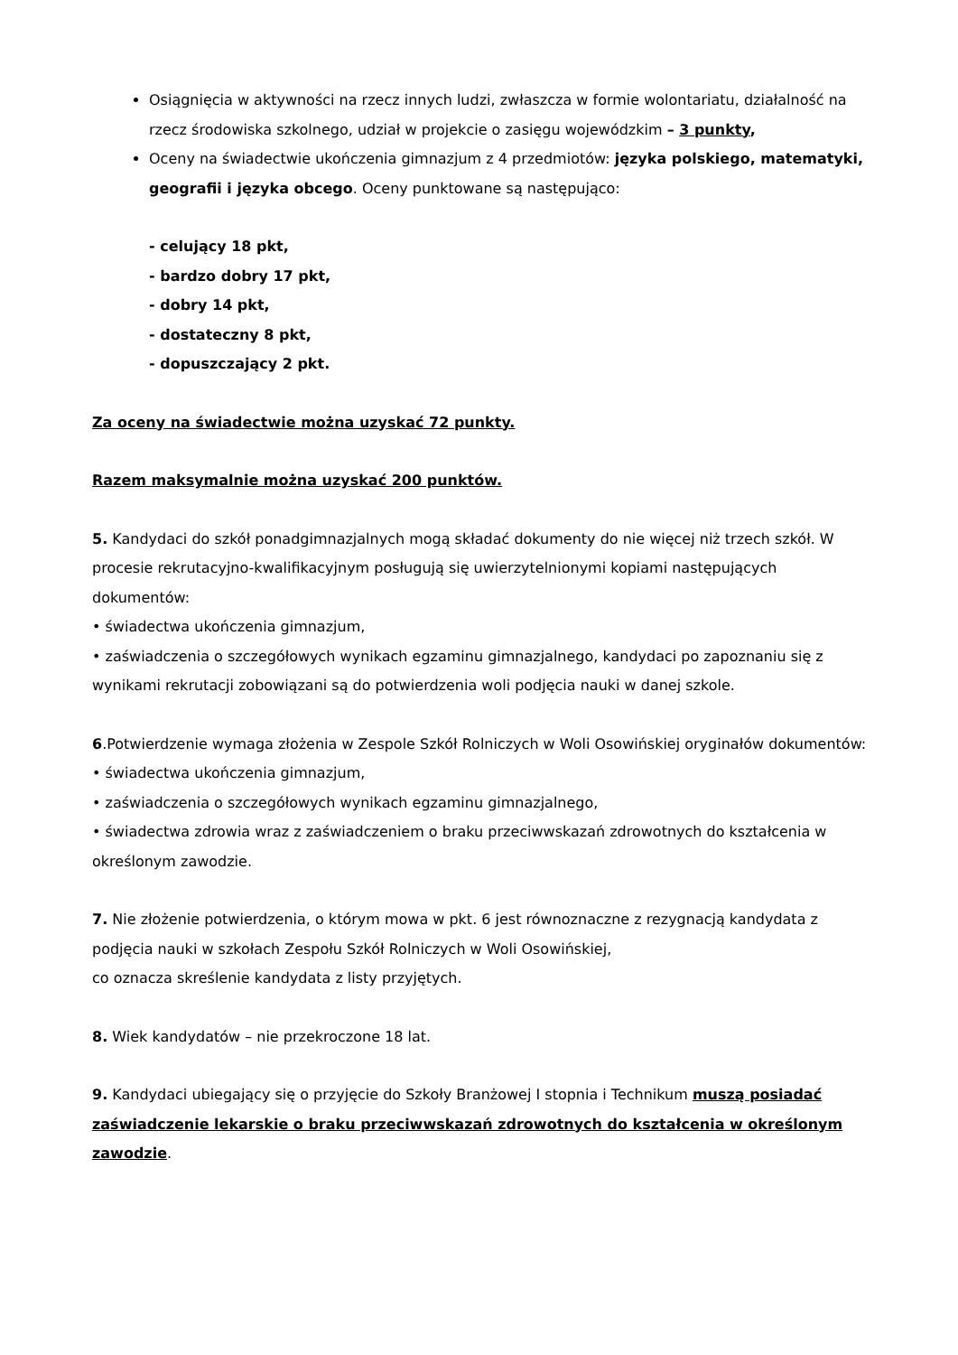Osiągnięcia w aktywności na rzecz innych ludzi, zwłaszcza w formie wolontariatu, działalność na rzecz środowiska szkolnego, udział w projekcie o zasięgu wojewódzkim – 3 punkty,
Oceny na świadectwie ukończenia gimnazjum z 4 przedmiotów: języka polskiego, matematyki, geografii i języka obcego. Oceny punktowane są następująco:
- celujący 18 pkt,
- bardzo dobry 17 pkt,
- dobry 14 pkt,
- dostateczny 8 pkt,
- dopuszczający 2 pkt.
Za oceny na świadectwie można uzyskać 72 punkty.
Razem maksymalnie można uzyskać 200 punktów.
5. Kandydaci do szkół ponadgimnazjalnych mogą składać dokumenty do nie więcej niż trzech szkół. W procesie rekrutacyjno-kwalifikacyjnym posługują się uwierzytelnionymi kopiami następujących dokumentów:
• świadectwa ukończenia gimnazjum,
• zaświadczenia o szczegółowych wynikach egzaminu gimnazjalnego, kandydaci po zapoznaniu się z wynikami rekrutacji zobowiązani są do potwierdzenia woli podjęcia nauki w danej szkole.
6.Potwierdzenie wymaga złożenia w Zespole Szkół Rolniczych w Woli Osowińskiej oryginałów dokumentów:
• świadectwa ukończenia gimnazjum,
• zaświadczenia o szczegółowych wynikach egzaminu gimnazjalnego,
• świadectwa zdrowia wraz z zaświadczeniem o braku przeciwwskazań zdrowotnych do kształcenia w określonym zawodzie.
7. Nie złożenie potwierdzenia, o którym mowa w pkt. 6 jest równoznaczne z rezygnacją kandydata z podjęcia nauki w szkołach Zespołu Szkół Rolniczych w Woli Osowińskiej,
co oznacza skreślenie kandydata z listy przyjętych.
8. Wiek kandydatów – nie przekroczone 18 lat.
9. Kandydaci ubiegający się o przyjęcie do Szkoły Branżowej I stopnia i Technikum muszą posiadać zaświadczenie lekarskie o braku przeciwwskazań zdrowotnych do kształcenia w określonym zawodzie.